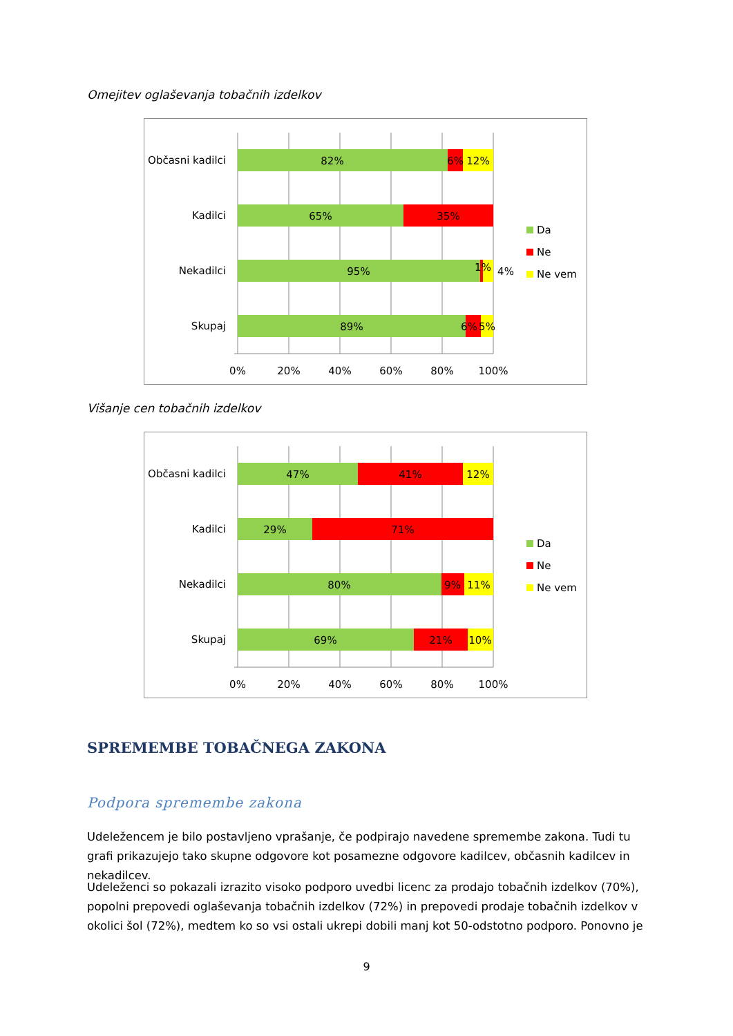Omejitev oglaševanja tobačnih izdelkov
Občasni kadilci
Kadilci
Nekadilci
Skupaj
82%
6%
12%
65%
35%
95%
1%
4%
89%
6%
5%
0%
20%
40%
60%
80%
100%
Da
Ne
Ne vem
Višanje cen tobačnih izdelkov
Občasni kadilci
Kadilci
Nekadilci
Skupaj
47%
41%
12%
29%
71%
80%
9%
11%
69%
21%
10%
0%
20%
40%
60%
80%
100%
Da
Ne
Ne vem
SPREMEMBE TOBAČNEGA ZAKONA
Podpora spremembe zakona
Udeležencem je bilo postavljeno vprašanje, če podpirajo navedene spremembe zakona. Tudi tu grafi prikazujejo tako skupne odgovore kot posamezne odgovore kadilcev, občasnih kadilcev in nekadilcev.
Udeleženci so pokazali izrazito visoko podporo uvedbi licenc za prodajo tobačnih izdelkov (70%), popolni prepovedi oglaševanja tobačnih izdelkov (72%) in prepovedi prodaje tobačnih izdelkov v okolici šol (72%), medtem ko so vsi ostali ukrepi dobili manj kot 50-odstotno podporo. Ponovno je
9